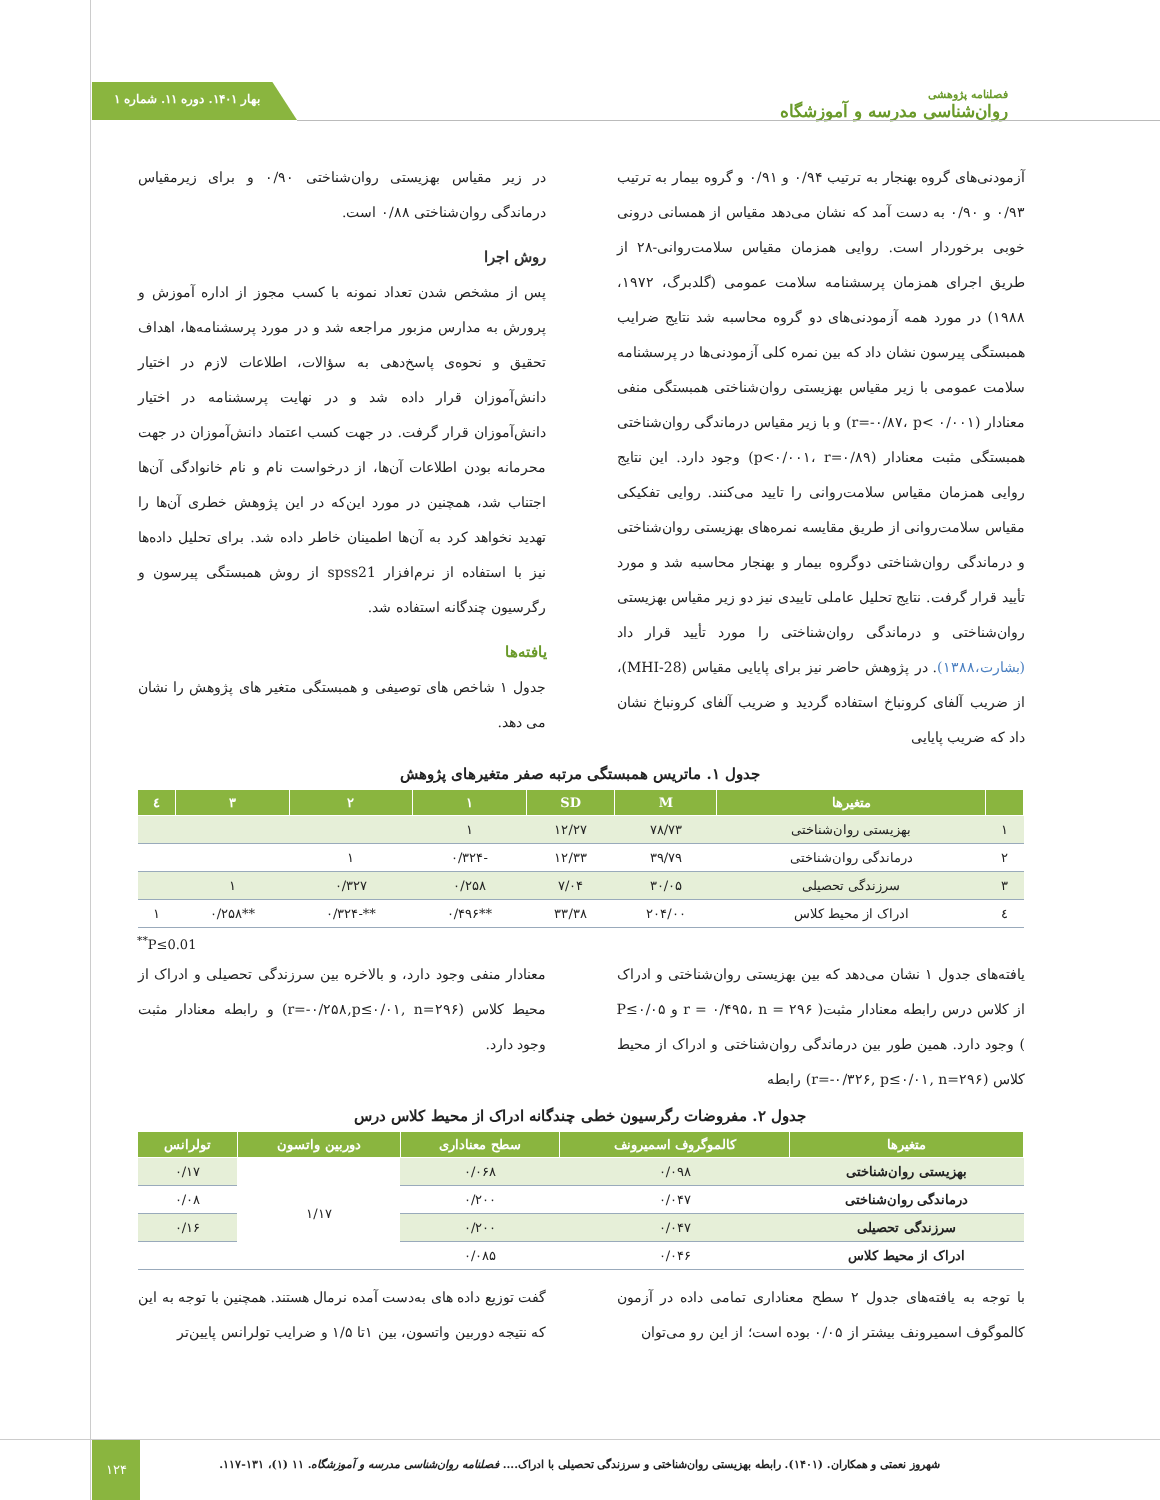بهار ۱۴۰۱. دوره ۱۱. شماره ۱
فصلنامه پژوهشی
روان‌شناسی مدرسه و آموزشگاه
آزمودنی‌های گروه بهنجار به ترتیب ۰/۹۴ و ۰/۹۱ و گروه بیمار به ترتیب ۰/۹۳ و ۰/۹۰ به دست آمد که نشان می‌دهد مقیاس از همسانی درونی خوبی برخوردار است. روایی همزمان مقیاس سلامت‌روانی-۲۸ از طریق اجرای همزمان پرسشنامه سلامت عمومی (گلدبرگ، ۱۹۷۲، ۱۹۸۸) در مورد همه آزمودنی‌های دو گروه محاسبه شد نتایج ضرایب همبستگی پیرسون نشان داد که بین نمره کلی آزمودنی‌ها در پرسشنامه سلامت عمومی با زیر مقیاس بهزیستی روان‌شناختی همبستگی منفی معنادار (r=-۰/۸۷، p< ۰/۰۰۱) و با زیر مقیاس درماندگی روان‌شناختی همبستگی مثبت معنادار (p<۰/۰۰۱، r=۰/۸۹) وجود دارد. این نتایج روایی همزمان مقیاس سلامت‌روانی را تایید می‌کنند. روایی تفکیکی مقیاس سلامت‌روانی از طریق مقایسه نمره‌های بهزیستی روان‌شناختی و درماندگی روان‌شناختی دوگروه بیمار و بهنجار محاسبه شد و مورد تأیید قرار گرفت. نتایج تحلیل عاملی تاییدی نیز دو زیر مقیاس بهزیستی روان‌شناختی و درماندگی روان‌شناختی را مورد تأیید قرار داد (بشارت،۱۳۸۸). در پژوهش حاضر نیز برای پایایی مقیاس (MHI-28)، از ضریب آلفای کرونباخ استفاده گردید و ضریب آلفای کرونباخ نشان داد که ضریب پایایی
در زیر مقیاس بهزیستی روان‌شناختی ۰/۹۰ و برای زیرمقیاس درماندگی روان‌شناختی ۰/۸۸ است.
روش اجرا
پس از مشخص شدن تعداد نمونه با کسب مجوز از اداره آموزش و پرورش به مدارس مزبور مراجعه شد و در مورد پرسشنامه‌ها، اهداف تحقیق و نحوه‌ی پاسخ‌دهی به سؤالات، اطلاعات لازم در اختیار دانش‌آموزان قرار داده شد و در نهایت پرسشنامه در اختیار دانش‌آموزان قرار گرفت. در جهت کسب اعتماد دانش‌آموزان در جهت محرمانه بودن اطلاعات آن‌ها، از درخواست نام و نام خانوادگی آن‌ها اجتناب شد، همچنین در مورد این‌که در این پژوهش خطری آن‌ها را تهدید نخواهد کرد به آن‌ها اطمینان خاطر داده شد. برای تحلیل داده‌ها نیز با استفاده از نرم‌افزار spss21 از روش همبستگی پیرسون و رگرسیون چندگانه استفاده شد.
یافته‌ها
جدول ۱ شاخص های توصیفی و همبستگی متغیر های پژوهش را نشان می دهد.
جدول ۱. ماتریس همبستگی مرتبه صفر متغیرهای پژوهش
| | متغیرها | M | SD | ۱ | ۲ | ۳ | ٤ |
| --- | --- | --- | --- | --- | --- | --- | --- |
| ۱ | بهزیستی روان‌شناختی | ۷۸/۷۳ | ۱۲/۲۷ | ۱ | | | |
| ۲ | درماندگی روان‌شناختی | ۳۹/۷۹ | ۱۲/۳۳ | -۰/۳۲۴ | ۱ | | |
| ۳ | سرزندگی تحصیلی | ۳۰/۰۵ | ۷/۰۴ | ۰/۲۵۸ | ۰/۳۲۷ | ۱ | |
| ٤ | ادراک از محیط کلاس | ۲۰۴/۰۰ | ۳۳/۳۸ | **۰/۴۹۶ | **-۰/۳۲۴ | **۰/۲۵۸ | ۱ |
<sup>**</sup> P≤0.01
یافته‌های جدول ۱ نشان می‌دهد که بین بهزیستی روان‌شناختی و ادراک از کلاس درس رابطه معنادار مثبت( r = ۰/۴۹۵، n = ۲۹۶ و P≤۰/۰۵ ) وجود دارد. همین طور بین درماندگی روان‌شناختی و ادراک از محیط کلاس (r=-۰/۳۲۶, p≤۰/۰۱, n=۲۹۶) رابطه
معنادار منفی وجود دارد، و بالاخره بین سرزندگی تحصیلی و ادراک از محیط کلاس (r=-۰/۲۵۸,p≤۰/۰۱, n=۲۹۶) و رابطه معنادار مثبت وجود دارد.
جدول ۲. مفروضات رگرسیون خطی چندگانه ادراک از محیط کلاس درس
| متغیرها | کالموگروف اسمیرونف | سطح معناداری | دوربین واتسون | تولرانس |
| --- | --- | --- | --- | --- |
| بهزیستی روان‌شناختی | ۰/۰۹۸ | ۰/۰۶۸ | ۱/۱۷ | ۰/۱۷ |
| درماندگی روان‌شناختی | ۰/۰۴۷ | ۰/۲۰۰ | | ۰/۰۸ |
| سرزندگی تحصیلی | ۰/۰۴۷ | ۰/۲۰۰ | | ۰/۱۶ |
| ادراک از محیط کلاس | ۰/۰۴۶ | ۰/۰۸۵ | | |
با توجه به یافته‌های جدول ۲ سطح معناداری تمامی داده در آزمون کالموگوف اسمیرونف بیشتر از ۰/۰۵ بوده است؛ از این رو می‌توان
گفت توزیع داده های به‌دست آمده نرمال هستند. همچنین با توجه به این که نتیجه دوربین واتسون، بین ۱تا ۱/۵ و ضرایب تولرانس پایین‌تر
۱۲۴
شهروز نعمتی و همکاران. (۱۴۰۱). رابطه بهزیستی روان‌شناختی و سرزندگی تحصیلی با ادراک.... فصلنامه روان‌شناسی مدرسه و آموزشگاه. ۱۱ (۱)، ۱۳۱-۱۱۷.